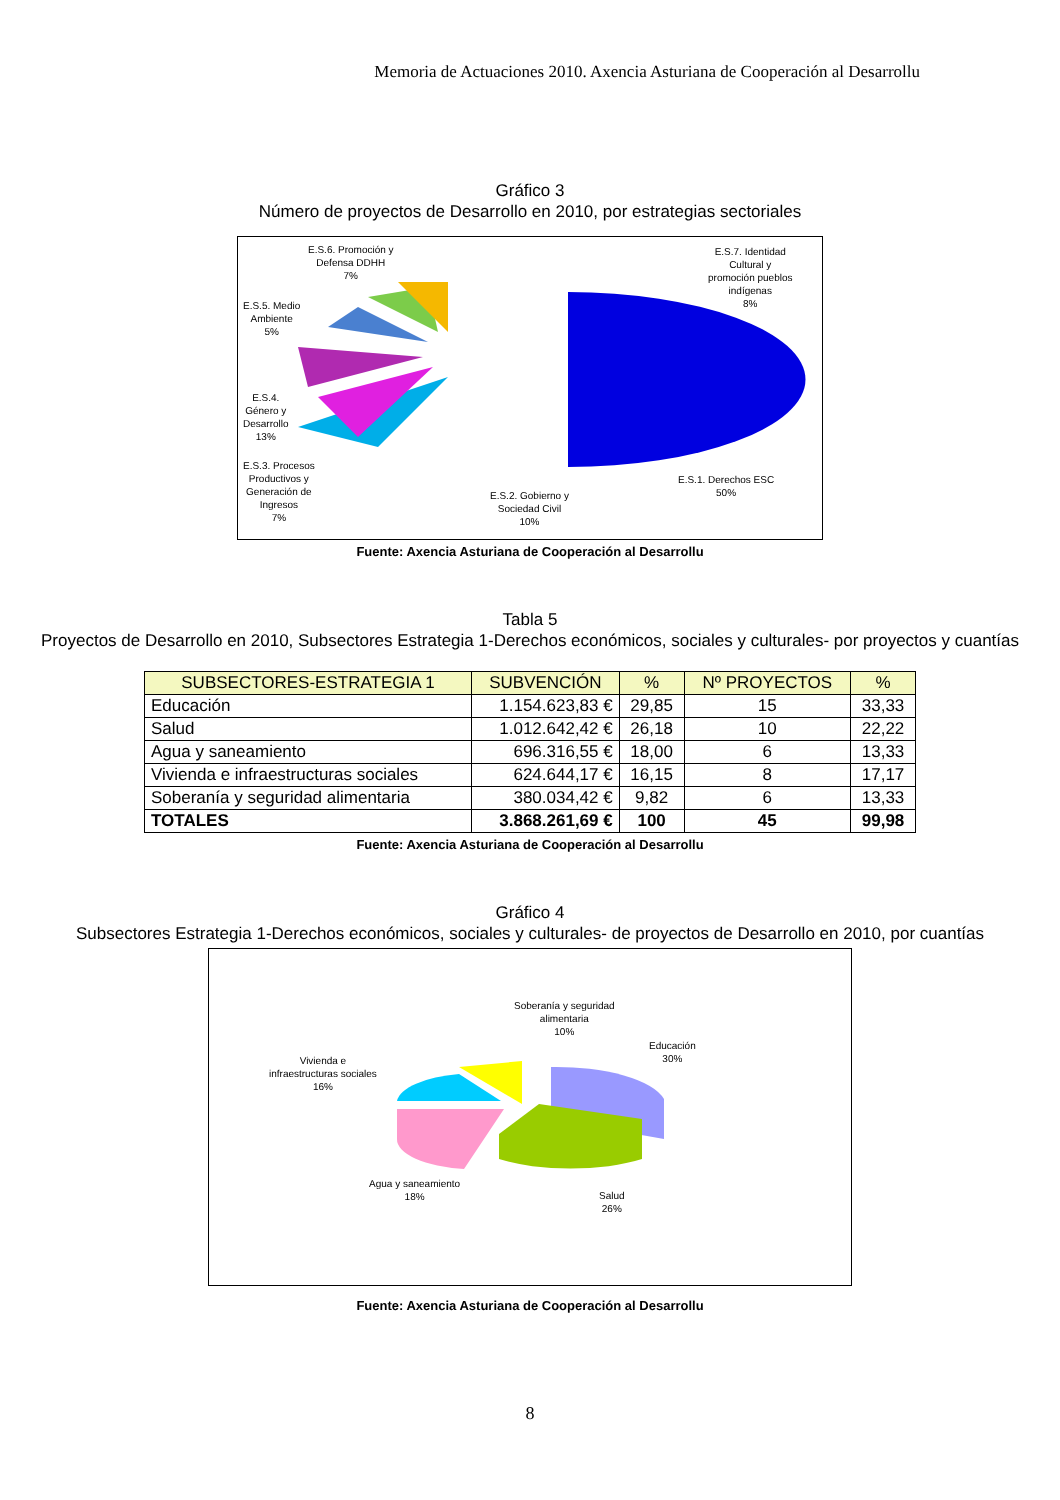Memoria de Actuaciones 2010. Axencia Asturiana de Cooperación al Desarrollu
Gráfico 3
Número de proyectos de Desarrollo en 2010, por estrategias sectoriales
E.S.6. Promoción y
Defensa DDHH
7%
E.S.7. Identidad
Cultural y
promoción pueblos
indígenas
8%
E.S.5. Medio
Ambiente
5%
E.S.4.
Género y
Desarrollo
13%
E.S.3. Procesos
Productivos y
Generación de
Ingresos
7%
E.S.2. Gobierno y
Sociedad Civil
10%
E.S.1. Derechos ESC
50%
Fuente: Axencia Asturiana de Cooperación al Desarrollu
Tabla 5
Proyectos de Desarrollo en 2010, Subsectores Estrategia 1-Derechos económicos, sociales y culturales- por proyectos y cuantías
| SUBSECTORES-ESTRATEGIA 1 | SUBVENCIÓN | % | Nº PROYECTOS | % |
| --- | --- | --- | --- | --- |
| Educación | 1.154.623,83 € | 29,85 | 15 | 33,33 |
| Salud | 1.012.642,42 € | 26,18 | 10 | 22,22 |
| Agua y saneamiento | 696.316,55 € | 18,00 | 6 | 13,33 |
| Vivienda e infraestructuras sociales | 624.644,17 € | 16,15 | 8 | 17,17 |
| Soberanía y seguridad alimentaria | 380.034,42 € | 9,82 | 6 | 13,33 |
| TOTALES | 3.868.261,69 € | 100 | 45 | 99,98 |
Fuente: Axencia Asturiana de Cooperación al Desarrollu
Gráfico 4
Subsectores Estrategia 1-Derechos económicos, sociales y culturales- de proyectos de Desarrollo en 2010, por cuantías
Soberanía y seguridad
alimentaria
10%
Educación
30%
Vivienda e
infraestructuras sociales
16%
Agua y saneamiento
18%
Salud
26%
Fuente: Axencia Asturiana de Cooperación al Desarrollu
8